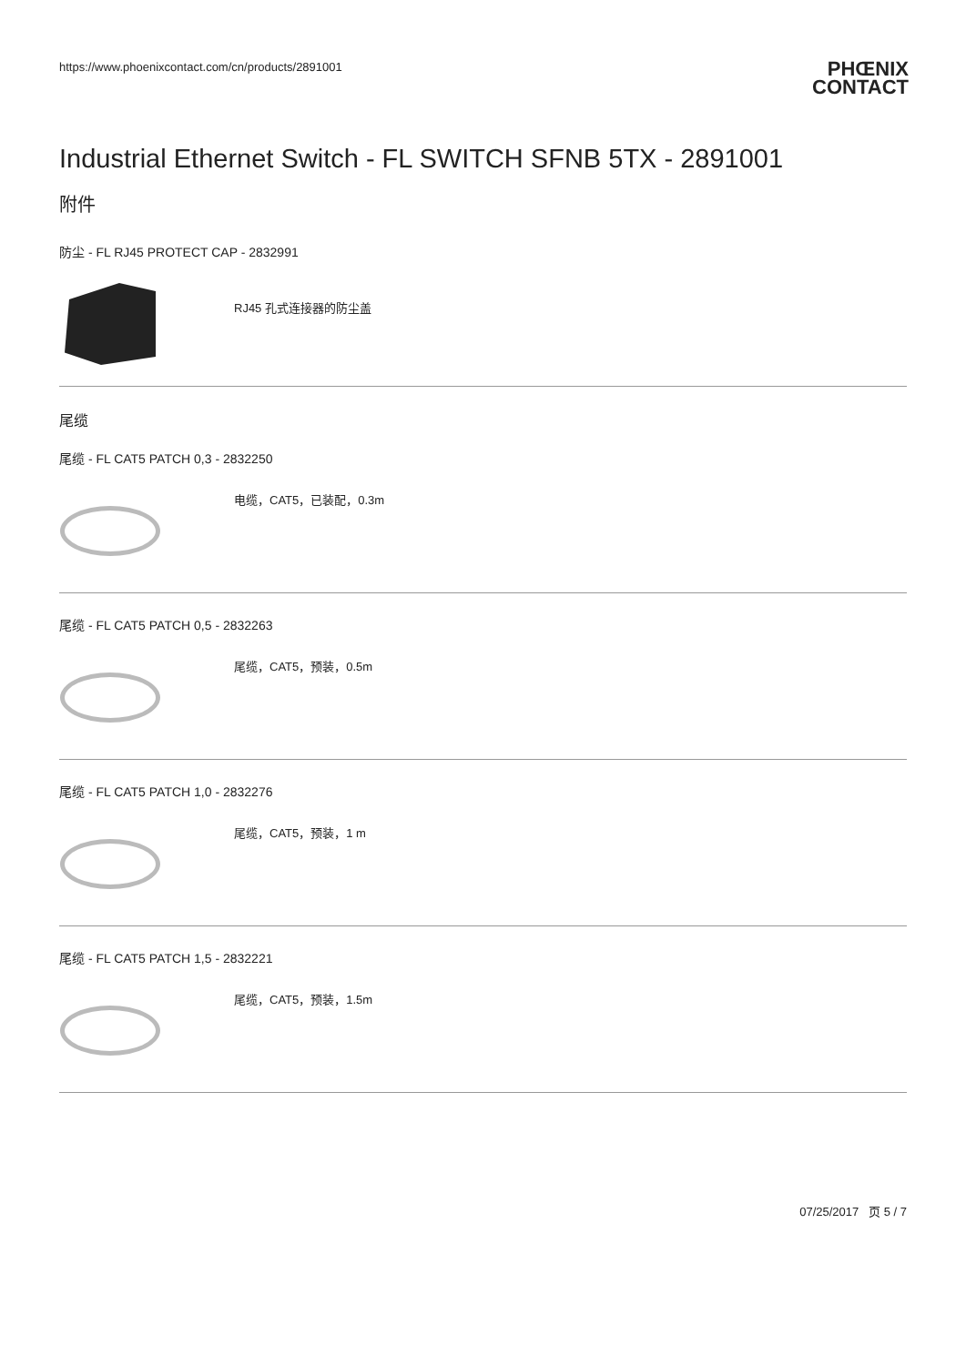https://www.phoenixcontact.com/cn/products/2891001 PHŒNIX
CONTACT
Industrial Ethernet Switch - FL SWITCH SFNB 5TX - 2891001
附件
防尘 - FL RJ45 PROTECT CAP - 2832991
RJ45 孔式连接器的防尘盖
尾缆
尾缆 - FL CAT5 PATCH 0,3 - 2832250
电缆，CAT5，已装配，0.3m
尾缆 - FL CAT5 PATCH 0,5 - 2832263
尾缆，CAT5，预装，0.5m
尾缆 - FL CAT5 PATCH 1,0 - 2832276
尾缆，CAT5，预装，1 m
尾缆 - FL CAT5 PATCH 1,5 - 2832221
尾缆，CAT5，预装，1.5m
07/25/2017 页 5 / 7